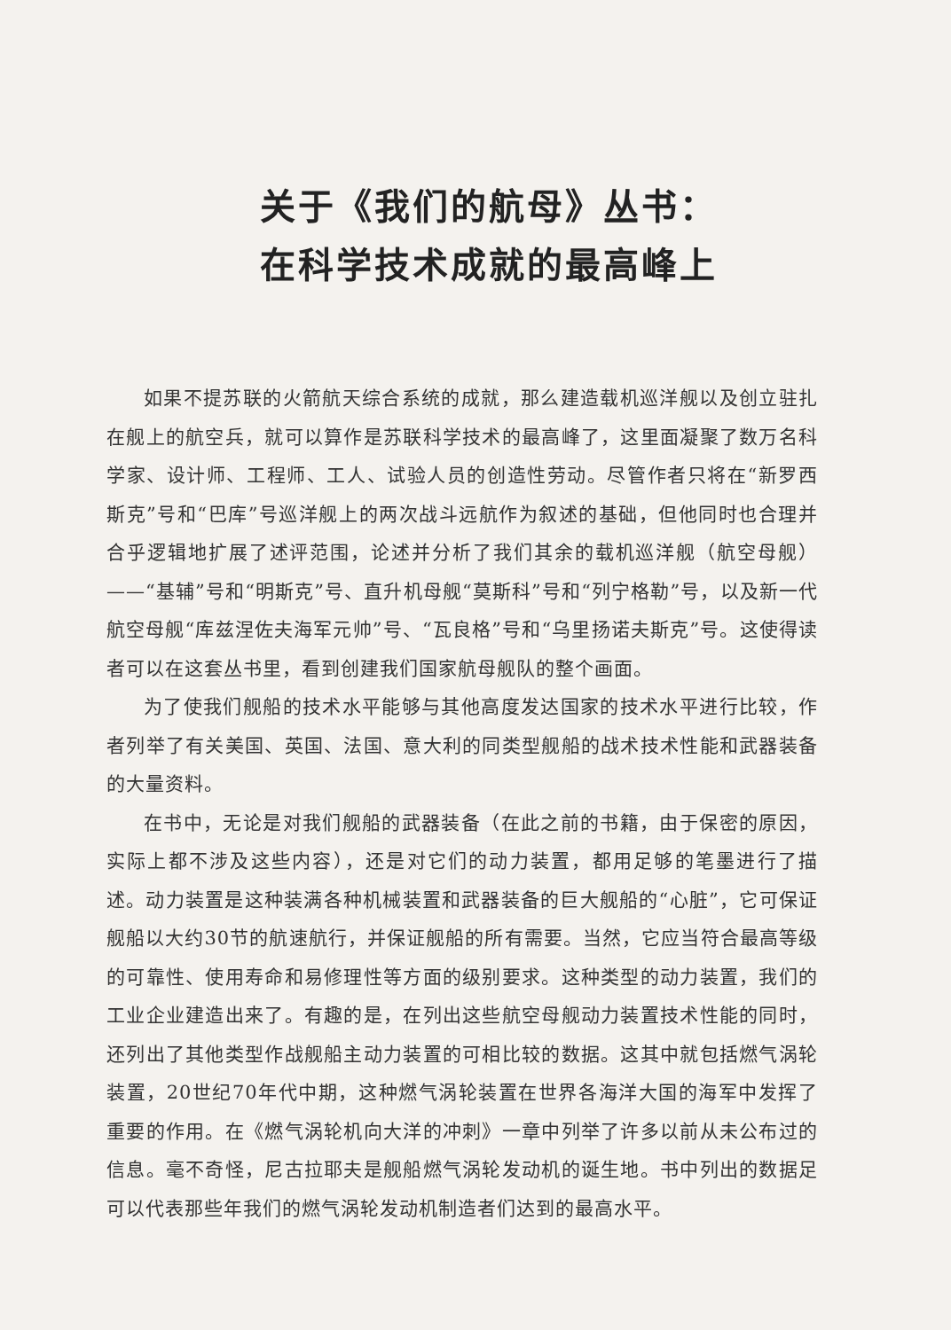关于《我们的航母》丛书：
在科学技术成就的最高峰上
如果不提苏联的火箭航天综合系统的成就，那么建造载机巡洋舰以及创立驻扎在舰上的航空兵，就可以算作是苏联科学技术的最高峰了，这里面凝聚了数万名科学家、设计师、工程师、工人、试验人员的创造性劳动。尽管作者只将在“新罗西斯克”号和“巴库”号巡洋舰上的两次战斗远航作为叙述的基础，但他同时也合理并合乎逻辑地扩展了述评范围，论述并分析了我们其余的载机巡洋舰（航空母舰）——“基辅”号和“明斯克”号、直升机母舰“莫斯科”号和“列宁格勒”号，以及新一代航空母舰“库兹涅佐夫海军元帅”号、“瓦良格”号和“乌里扬诺夫斯克”号。这使得读者可以在这套丛书里，看到创建我们国家航母舰队的整个画面。
为了使我们舰船的技术水平能够与其他高度发达国家的技术水平进行比较，作者列举了有关美国、英国、法国、意大利的同类型舰船的战术技术性能和武器装备的大量资料。
在书中，无论是对我们舰船的武器装备（在此之前的书籍，由于保密的原因，实际上都不涉及这些内容），还是对它们的动力装置，都用足够的笔墨进行了描述。动力装置是这种装满各种机械装置和武器装备的巨大舰船的“心脏”，它可保证舰船以大约30节的航速航行，并保证舰船的所有需要。当然，它应当符合最高等级的可靠性、使用寿命和易修理性等方面的级别要求。这种类型的动力装置，我们的工业企业建造出来了。有趣的是，在列出这些航空母舰动力装置技术性能的同时，还列出了其他类型作战舰船主动力装置的可相比较的数据。这其中就包括燃气涡轮装置，20世纪70年代中期，这种燃气涡轮装置在世界各海洋大国的海军中发挥了重要的作用。在《燃气涡轮机向大洋的冲刺》一章中列举了许多以前从未公布过的信息。毫不奇怪，尼古拉耶夫是舰船燃气涡轮发动机的诞生地。书中列出的数据足可以代表那些年我们的燃气涡轮发动机制造者们达到的最高水平。